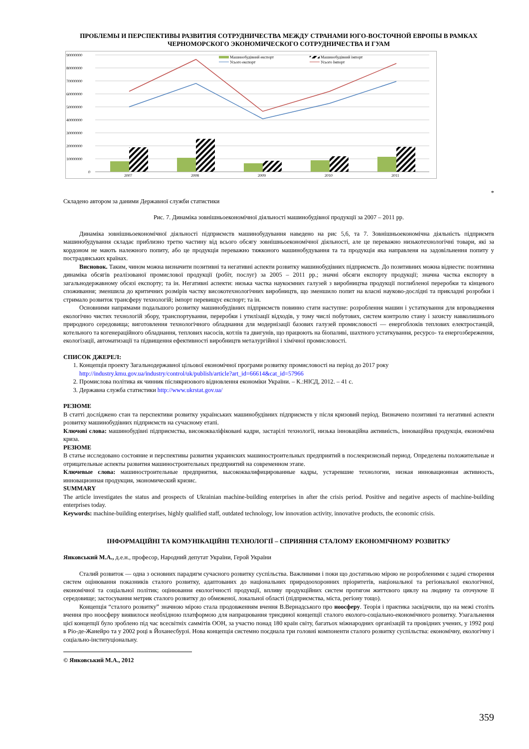ПРОБЛЕМЫ И ПЕРСПЕКТИВЫ РАЗВИТИЯ СОТРУДНИЧЕСТВА МЕЖДУ СТРАНАМИ ЮГО-ВОСТОЧНОЙ ЕВРОПЫ В РАМКАХ ЧЕРНОМОРСКОГО ЭКОНОМИЧЕСКОГО СОТРУДНИЧЕСТВА И ГУАМ
90000000
80000000
70000000
60000000
50000000
40000000
30000000
20000000
10000000
0
2007
2008
2009
2010
2011
Машинобудівний експорт
Машинобудівний імпорт
Усього експорт
Усього Імпорт
*
Складено автором за даними Державної служби статистики
Рис. 7. Динаміка зовнішньоекономічної діяльності машинобудівної продукції за 2007 – 2011 рр.
Динаміка зовнішньоекономічної діяльності підприємств машинобудування наведено на рис 5,6, та 7. Зовнішньоекономічна діяльність підприємтв машинобудування складає приблизно третю частину від всього обсягу зовнішньоекономічної діяльності, але це переважно низькотехнологічні товари, які за кордоном не мають належного попиту, або це продукція переважно тяжконого машинобудування та та продукція яка направленя на задовільнення попиту у пострадянських країнах.
Висновок. Таким, чином можна визначити позитивні та негативні аспекти розвитку машинобудівних підприємств. До позитивних можна віднести: позитивна динаміка обсягів реалізованої промислової продукції (робіт, послуг) за 2005 – 2011 рр.; значні обсяги експорту продукції; значна частка експорту в загальнодержавному обсязі експорту; та ін. Негативні аспекти: низька частка наукоємних галузей з виробництва продукції поглибленої переробки та кінцевого споживання; зменшила до критичних розмірів частку високотехнологічних виробництв, що зменшило попит на власні науково-дослідні та прикладні розробки і стримало розвиток трансферу технологій; імпорт перевищує експорт; та ін.
Основними напрямами подальшого розвитку машинобудівних підприємств повинно стати наступне: розроблення машин і устаткування для впровадження екологічно чистих технологій збору, транспортування, переробки і утилізації відходів, у тому числі побутових, систем контролю стану і захисту навколишнього природного середовища; виготовлення технологічного обладнання для модернізації базових галузей промисловості — енергоблоків теплових електростанцій, котельного та когенераційного обладнання, теплових насосів, котлів та двигунів, що працюють на біопаливі, шахтного устаткування, ресурсо- та енергозбереження, екологізації, автоматизації та підвищення ефективності виробництв металургійної і хімічної промисловості.
СПИСОК ДЖЕРЕЛ:
1. Концепція проекту Загальнодержавної цільової економічної програми розвитку промисловості на період до 2017 року http://industry.kmu.gov.ua/industry/control/uk/publish/article?art_id=66614&cat_id=57966
2. Промислова політика як чинник післякризового відновлення економіки України. – К.:НІСД, 2012. – 41 с.
3. Державна служба статистики http://www.ukrstat.gov.ua/
РЕЗЮМЕ
В статті досліджено стан та перспективи розвитку українських машинобудівних підприємств у після кризовий період. Визначено позитивні та негативні аспекти розвитку машинобудівних підприємств на сучасному етапі.
Ключові слова: машинобудівні підприємства, висококваліфіковані кадри, застарілі технології, низька інноваційна активність, інноваційна продукція, економічна криза.
РЕЗЮМЕ
В статье исследовано состояние и перспективы развития украинских машиностроительных предприятий в послекризисный период. Определены положительные и отрицательные аспекты развития машиностроительных предприятий на современном этапе.
Ключевые слова: машиностроительные предприятия, высококвалифицированные кадры, устаревшие технологии, низкая инновационная активность, инновационная продукция, экономический кризис.
SUMMARY
The article investigates the status and prospects of Ukrainian machine-building enterprises in after the crisis period. Positive and negative aspects of machine-building enterprises today.
Keywords: machine-building enterprises, highly qualified staff, outdated technology, low innovation activity, innovative products, the economic crisis.
ІНФОРМАЦІЙНІ ТА КОМУНІКАЦІЙНІ ТЕХНОЛОГІЇ – СПРИЯННЯ СТАЛОМУ ЕКОНОМІЧНОМУ РОЗВИТКУ
Янковський М.А., д.е.н., професор, Народний депутат України, Герой України
Сталий розвиток — одна з основних парадигм сучасного розвитку суспільства. Важливими і поки що достатньою мірою не розробленими є задачі створення систем оцінювання показників сталого розвитку, адаптованих до національних природоохоронних пріоритетів, національної та регіональної екологічної, економічної та соціальної політик; оцінювання екологічності продукції, впливу продукційних систем протягом життєвого циклу на людину та оточуюче її середовище; застосування метрик сталого розвитку до обмеженої, локальної області (підприємства, міста, регіону тощо).
Концепція “сталого розвитку” значною мірою стала продовженням вчення В.Вернадського про ноосферу. Теорія і практика засвідчили, що на межі століть вчення про ноосферу виявилося необхідною платформою для напрацювання триєдиної концепції сталого еколого-соціально-економічного розвитку. Узагальнення цієї концепції було зроблено під час всесвітніх саммітів ООН, за участю понад 180 країн світу, багатьох міжнародних організацій та провідних учених, у 1992 році в Ріо-де-Жанейро та у 2002 році в Йоханесбурзі. Нова концепція системно поєднала три головні компоненти сталого розвитку суспільства: економічну, екологічну і соціально-інституціональну.
© Янковський М.А., 2012
359